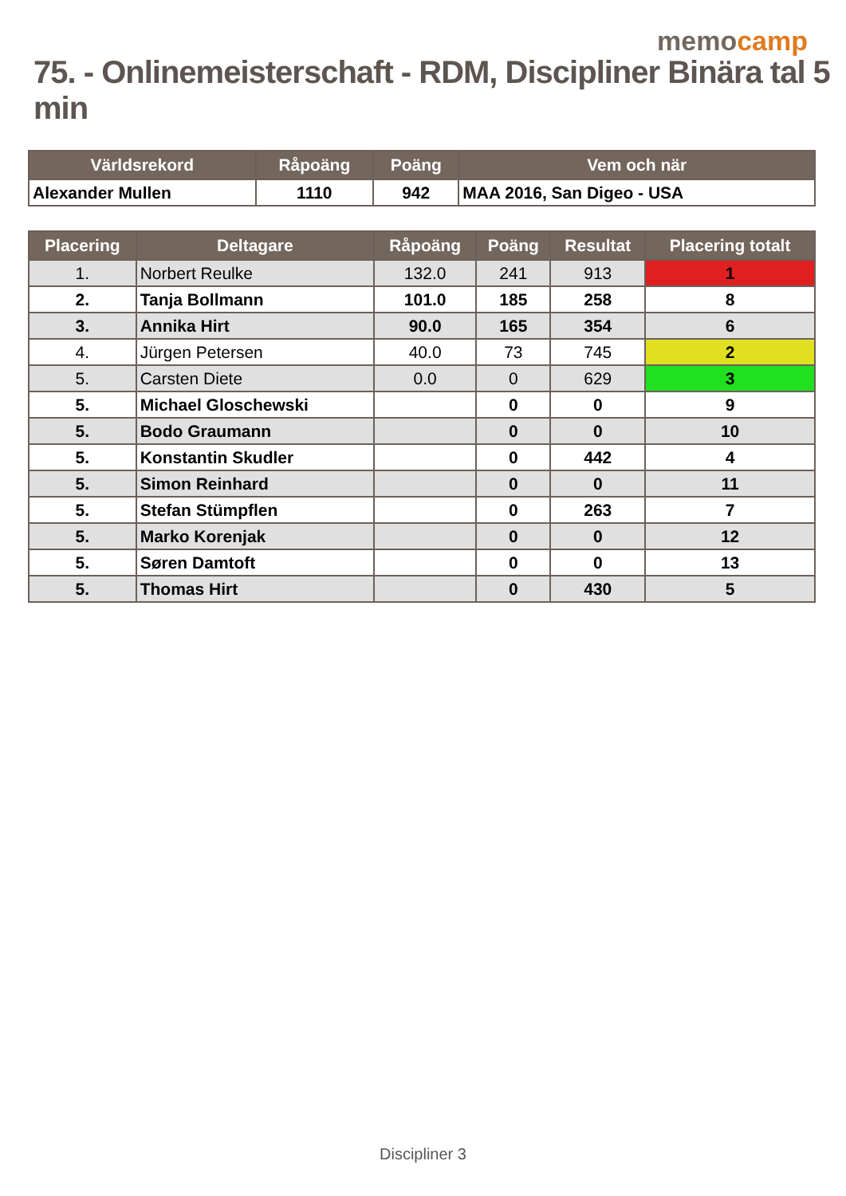memocamp
75. - Onlinemeisterschaft - RDM, Discipliner Binära tal 5 min
| Världsrekord | Råpoäng | Poäng | Vem och när |
| --- | --- | --- | --- |
| Alexander Mullen | 1110 | 942 | MAA 2016, San Digeo - USA |
| Placering | Deltagare | Råpoäng | Poäng | Resultat | Placering totalt |
| --- | --- | --- | --- | --- | --- |
| 1. | Norbert Reulke | 132.0 | 241 | 913 | 1 |
| 2. | Tanja Bollmann | 101.0 | 185 | 258 | 8 |
| 3. | Annika Hirt | 90.0 | 165 | 354 | 6 |
| 4. | Jürgen Petersen | 40.0 | 73 | 745 | 2 |
| 5. | Carsten Diete | 0.0 | 0 | 629 | 3 |
| 5. | Michael Gloschewski | | 0 | 0 | 9 |
| 5. | Bodo Graumann | | 0 | 0 | 10 |
| 5. | Konstantin Skudler | | 0 | 442 | 4 |
| 5. | Simon Reinhard | | 0 | 0 | 11 |
| 5. | Stefan Stümpflen | | 0 | 263 | 7 |
| 5. | Marko Korenjak | | 0 | 0 | 12 |
| 5. | Søren Damtoft | | 0 | 0 | 13 |
| 5. | Thomas Hirt | | 0 | 430 | 5 |
Discipliner 3